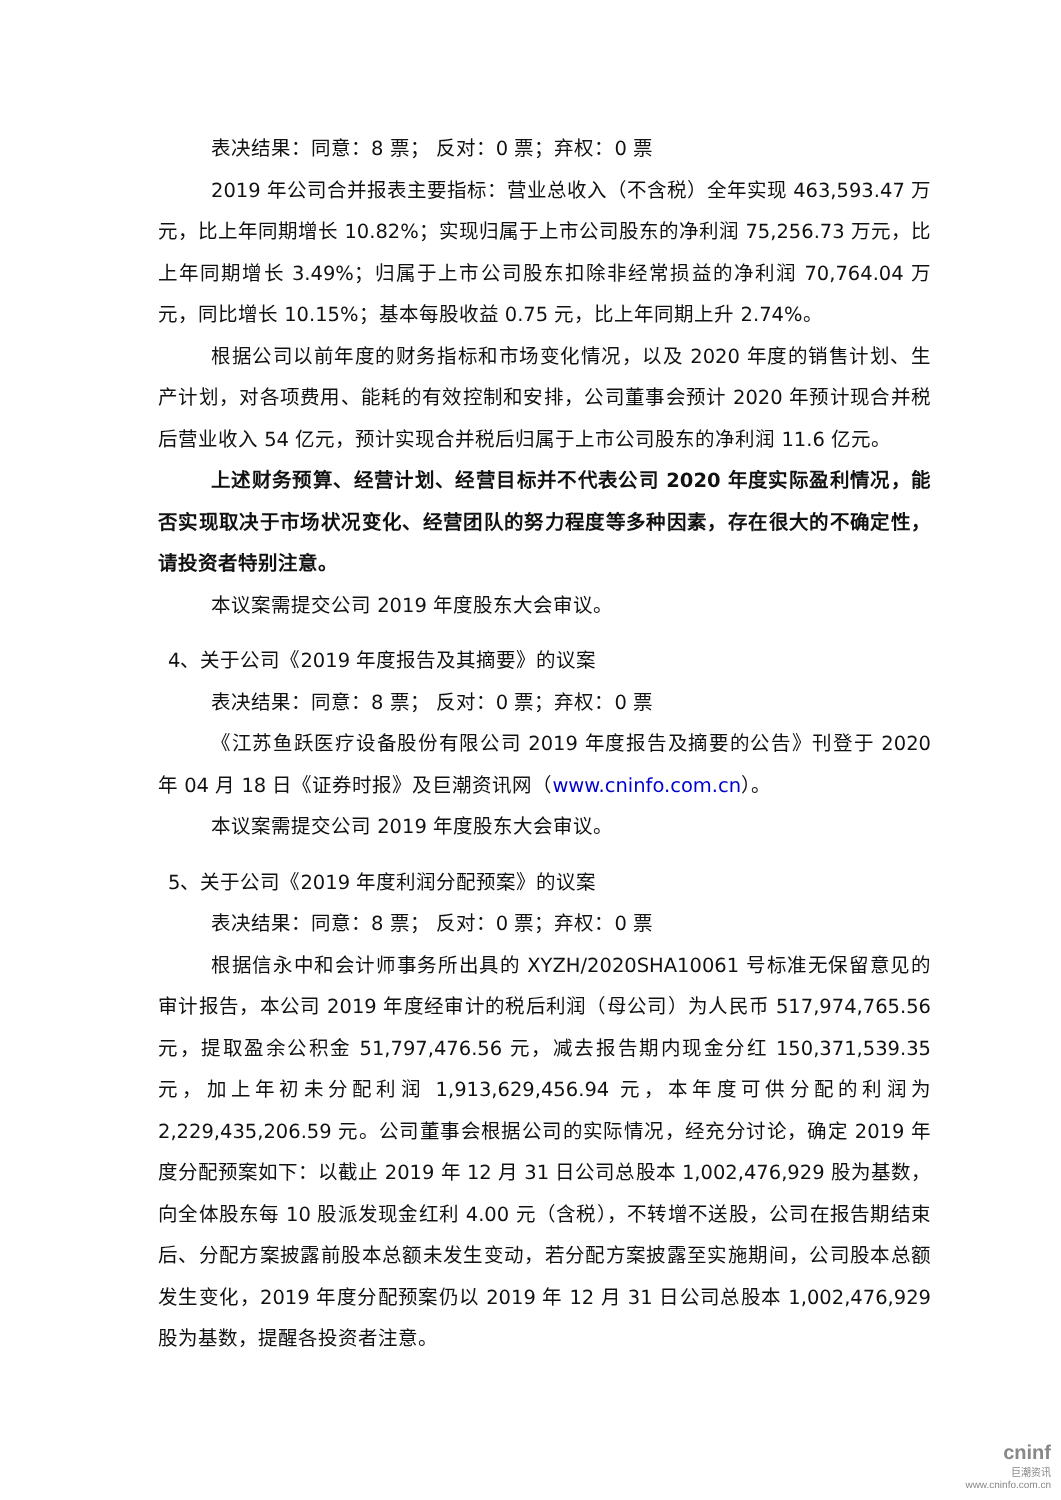表决结果：同意：8 票； 反对：0 票；弃权：0 票
2019 年公司合并报表主要指标：营业总收入（不含税）全年实现 463,593.47 万元，比上年同期增长 10.82%；实现归属于上市公司股东的净利润 75,256.73 万元，比上年同期增长 3.49%；归属于上市公司股东扣除非经常损益的净利润 70,764.04 万元，同比增长 10.15%；基本每股收益 0.75 元，比上年同期上升 2.74%。
根据公司以前年度的财务指标和市场变化情况，以及 2020 年度的销售计划、生产计划，对各项费用、能耗的有效控制和安排，公司董事会预计 2020 年预计现合并税后营业收入 54 亿元，预计实现合并税后归属于上市公司股东的净利润 11.6 亿元。
上述财务预算、经营计划、经营目标并不代表公司 2020 年度实际盈利情况，能否实现取决于市场状况变化、经营团队的努力程度等多种因素，存在很大的不确定性，请投资者特别注意。
本议案需提交公司 2019 年度股东大会审议。
4、关于公司《2019 年度报告及其摘要》的议案
表决结果：同意：8 票； 反对：0 票；弃权：0 票
《江苏鱼跃医疗设备股份有限公司 2019 年度报告及摘要的公告》刊登于 2020 年 04 月 18 日《证券时报》及巨潮资讯网（www.cninfo.com.cn）。
本议案需提交公司 2019 年度股东大会审议。
5、关于公司《2019 年度利润分配预案》的议案
表决结果：同意：8 票； 反对：0 票；弃权：0 票
根据信永中和会计师事务所出具的 XYZH/2020SHA10061 号标准无保留意见的审计报告，本公司 2019 年度经审计的税后利润（母公司）为人民币 517,974,765.56 元，提取盈余公积金 51,797,476.56 元，减去报告期内现金分红 150,371,539.35 元，加上年初未分配利润 1,913,629,456.94 元，本年度可供分配的利润为 2,229,435,206.59 元。公司董事会根据公司的实际情况，经充分讨论，确定 2019 年度分配预案如下：以截止 2019 年 12 月 31 日公司总股本 1,002,476,929 股为基数，向全体股东每 10 股派发现金红利 4.00 元（含税），不转增不送股，公司在报告期结束后、分配方案披露前股本总额未发生变动，若分配方案披露至实施期间，公司股本总额发生变化，2019 年度分配预案仍以 2019 年 12 月 31 日公司总股本 1,002,476,929 股为基数，提醒各投资者注意。
cninf
巨潮资讯
www.cninfo.com.cn